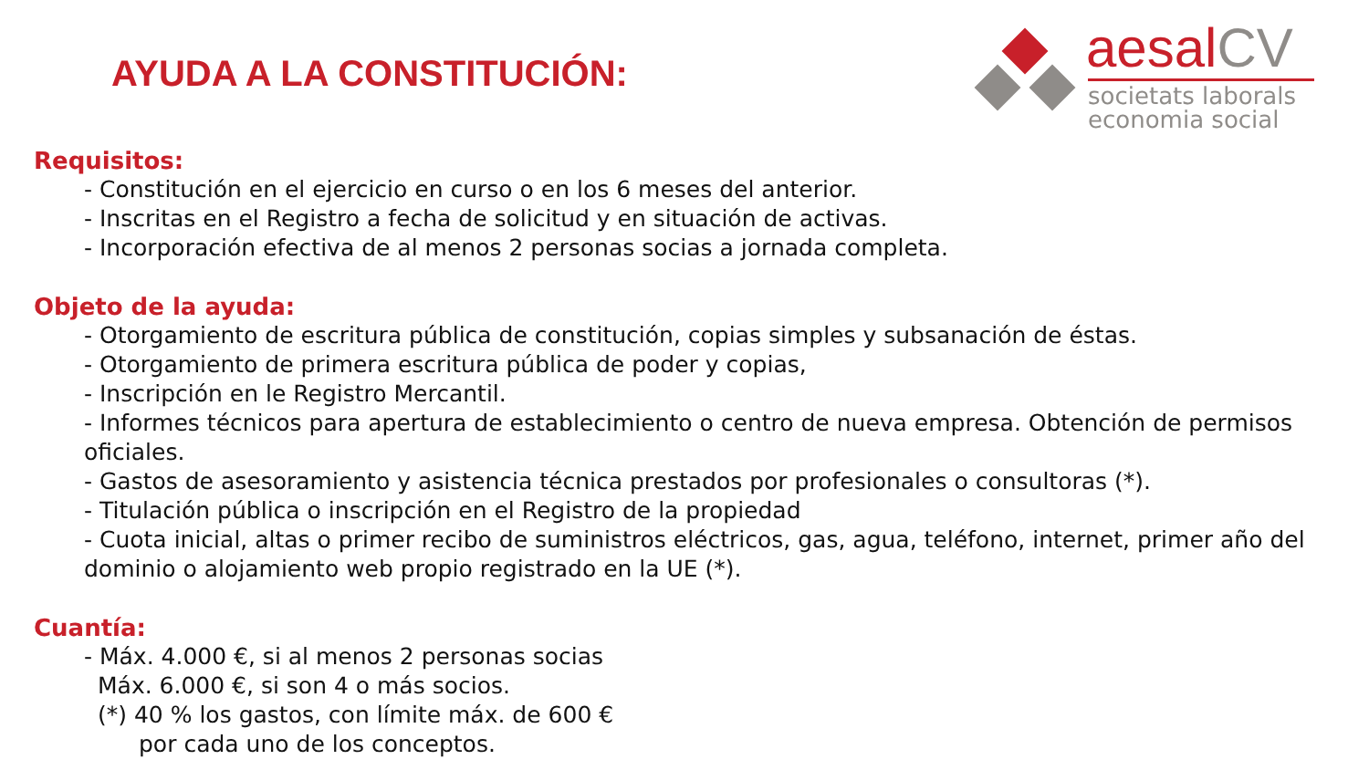AYUDA A LA CONSTITUCIÓN:
aesal CV
societats laborals
economia social
Requisitos:
- Constitución en el ejercicio en curso o en los 6 meses del anterior.
- Inscritas en el Registro a fecha de solicitud y en situación de activas.
- Incorporación efectiva de al menos 2 personas socias a jornada completa.
Objeto de la ayuda:
- Otorgamiento de escritura pública de constitución, copias simples y subsanación de éstas.
- Otorgamiento de primera escritura pública de poder y copias,
- Inscripción en le Registro Mercantil.
- Informes técnicos para apertura de establecimiento o centro de nueva empresa. Obtención de permisos oficiales.
- Gastos de asesoramiento y asistencia técnica prestados por profesionales o consultoras (*).
- Titulación pública o inscripción en el Registro de la propiedad
- Cuota inicial, altas o primer recibo de suministros eléctricos, gas, agua, teléfono, internet, primer año del dominio o alojamiento web propio registrado en la UE (*).
Cuantía:
- Máx. 4.000 €, si al menos 2 personas socias
Máx. 6.000 €, si son 4 o más socios.
(*) 40 % los gastos, con límite máx. de 600 €
por cada uno de los conceptos.